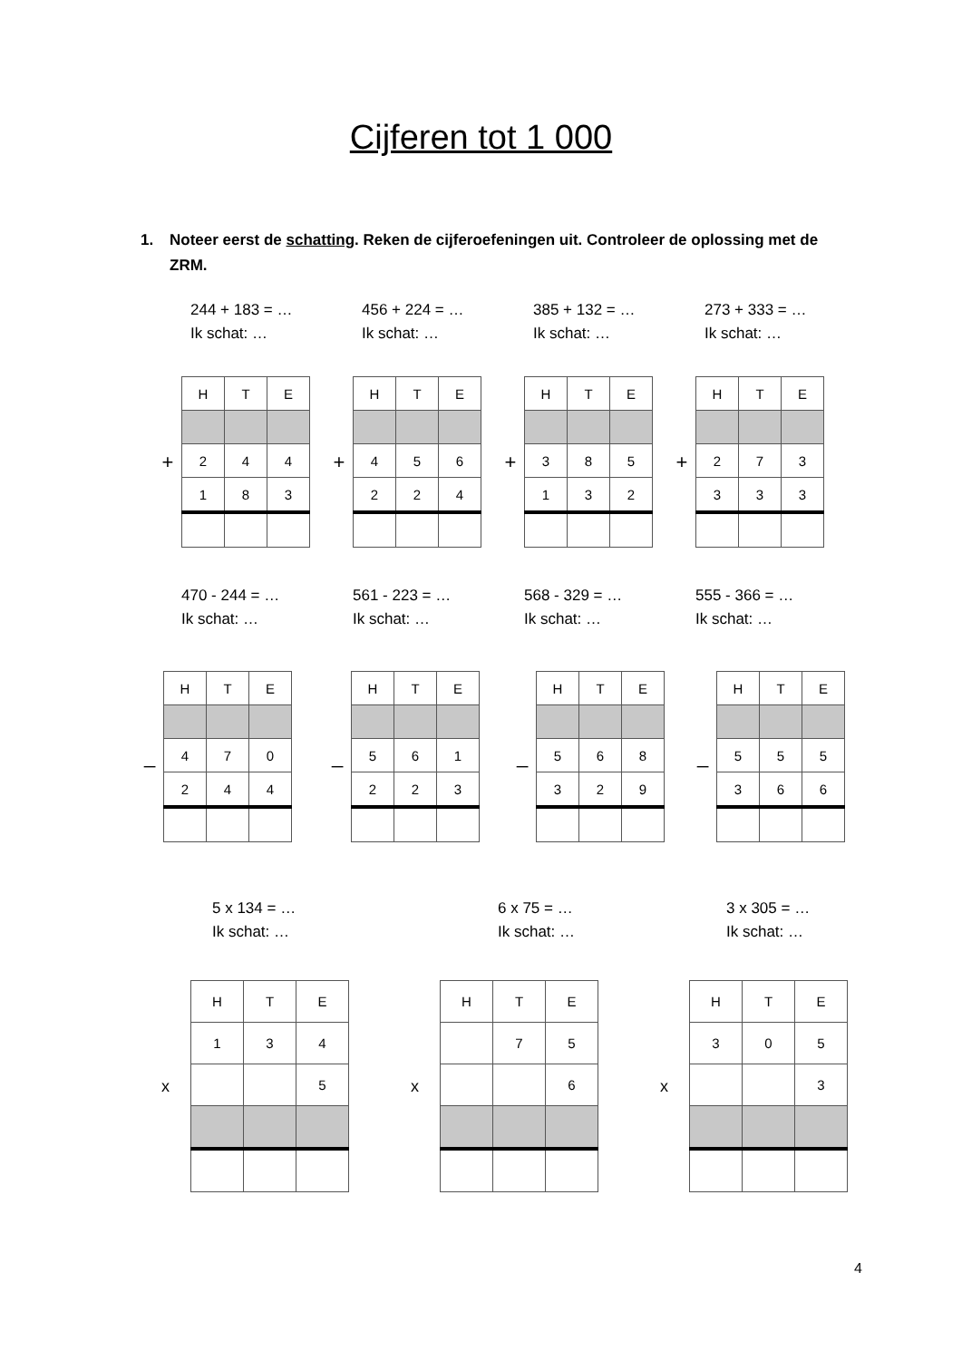Cijferen tot 1 000
1. Noteer eerst de schatting. Reken de cijferoefeningen uit. Controleer de oplossing met de ZRM.
244 + 183 = …
Ik schat: …
456 + 224 = …
Ik schat: …
385 + 132 = …
Ik schat: …
273 + 333 = …
Ik schat: …
+
| H | T | E |
| --- | --- | --- |
| 2 | 4 | 4 |
| 1 | 8 | 3 |
+
| H | T | E |
| --- | --- | --- |
| 4 | 5 | 6 |
| 2 | 2 | 4 |
+
| H | T | E |
| --- | --- | --- |
| 3 | 8 | 5 |
| 1 | 3 | 2 |
+
| H | T | E |
| --- | --- | --- |
| 2 | 7 | 3 |
| 3 | 3 | 3 |
470 - 244 = …
Ik schat: …
561 - 223 = …
Ik schat: …
568 - 329 = …
Ik schat: …
555 - 366 = …
Ik schat: …
_
| H | T | E |
| --- | --- | --- |
| 4 | 7 | 0 |
| 2 | 4 | 4 |
_
| H | T | E |
| --- | --- | --- |
| 5 | 6 | 1 |
| 2 | 2 | 3 |
_
| H | T | E |
| --- | --- | --- |
| 5 | 6 | 8 |
| 3 | 2 | 9 |
_
| H | T | E |
| --- | --- | --- |
| 5 | 5 | 5 |
| 3 | 6 | 6 |
5 x 134 = …
Ik schat: …
6 x 75 = …
Ik schat: …
3 x 305 = …
Ik schat: …
x
| H | T | E |
| --- | --- | --- |
| 1 | 3 | 4 |
| | | 5 |
x
| H | T | E |
| --- | --- | --- |
| | 7 | 5 |
| | | 6 |
x
| H | T | E |
| --- | --- | --- |
| 3 | 0 | 5 |
| | | 3 |
4